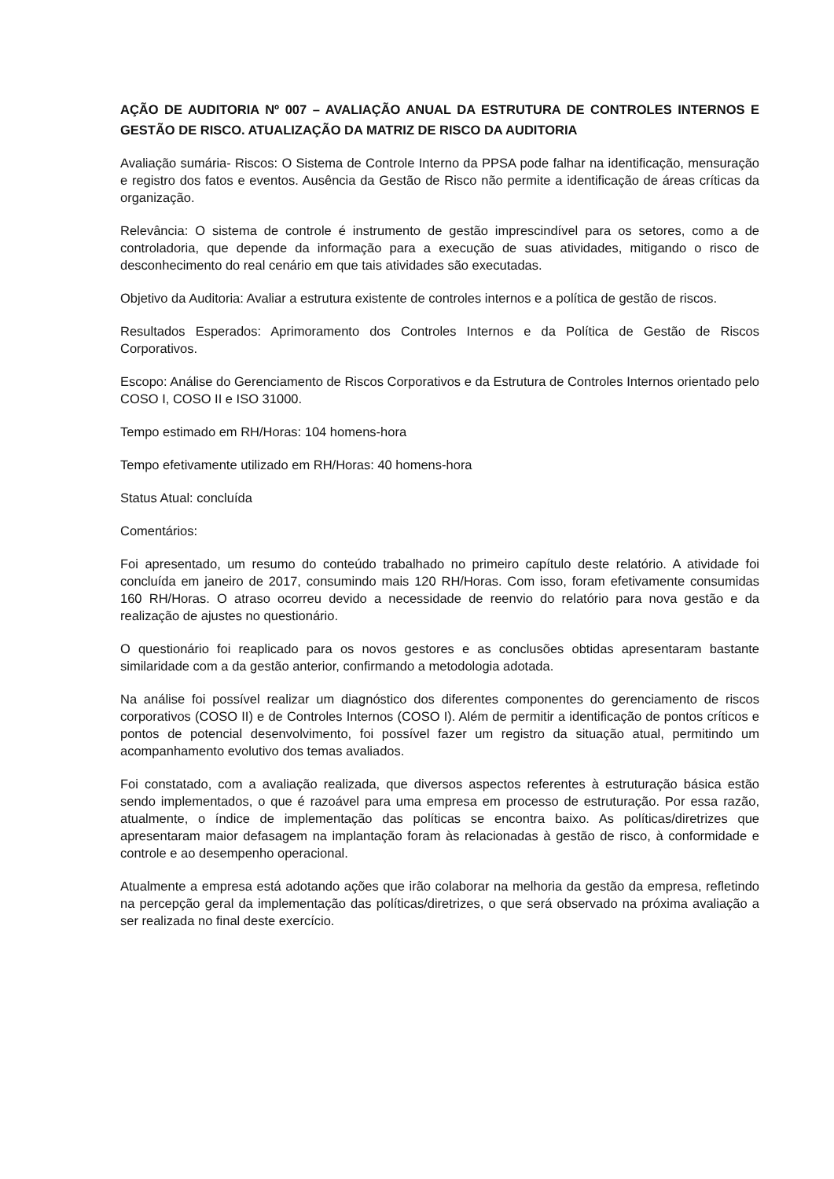AÇÃO DE AUDITORIA Nº 007 – AVALIAÇÃO ANUAL DA ESTRUTURA DE CONTROLES INTERNOS E GESTÃO DE RISCO. ATUALIZAÇÃO DA MATRIZ DE RISCO DA AUDITORIA
Avaliação sumária- Riscos: O Sistema de Controle Interno da PPSA pode falhar na identificação, mensuração e registro dos fatos e eventos. Ausência da Gestão de Risco não permite a identificação de áreas críticas da organização.
Relevância: O sistema de controle é instrumento de gestão imprescindível para os setores, como a de controladoria, que depende da informação para a execução de suas atividades, mitigando o risco de desconhecimento do real cenário em que tais atividades são executadas.
Objetivo da Auditoria: Avaliar a estrutura existente de controles internos e a política de gestão de riscos.
Resultados Esperados: Aprimoramento dos Controles Internos e da Política de Gestão de Riscos Corporativos.
Escopo: Análise do Gerenciamento de Riscos Corporativos e da Estrutura de Controles Internos orientado pelo COSO I, COSO II e ISO 31000.
Tempo estimado em RH/Horas: 104 homens-hora
Tempo efetivamente utilizado em RH/Horas: 40 homens-hora
Status Atual: concluída
Comentários:
Foi apresentado, um resumo do conteúdo trabalhado no primeiro capítulo deste relatório. A atividade foi concluída em janeiro de 2017, consumindo mais 120 RH/Horas. Com isso, foram efetivamente consumidas 160 RH/Horas. O atraso ocorreu devido a necessidade de reenvio do relatório para nova gestão e da realização de ajustes no questionário.
O questionário foi reaplicado para os novos gestores e as conclusões obtidas apresentaram bastante similaridade com a da gestão anterior, confirmando a metodologia adotada.
Na análise foi possível realizar um diagnóstico dos diferentes componentes do gerenciamento de riscos corporativos (COSO II) e de Controles Internos (COSO I). Além de permitir a identificação de pontos críticos e pontos de potencial desenvolvimento, foi possível fazer um registro da situação atual, permitindo um acompanhamento evolutivo dos temas avaliados.
Foi constatado, com a avaliação realizada, que diversos aspectos referentes à estruturação básica estão sendo implementados, o que é razoável para uma empresa em processo de estruturação. Por essa razão, atualmente, o índice de implementação das políticas se encontra baixo. As políticas/diretrizes que apresentaram maior defasagem na implantação foram às relacionadas à gestão de risco, à conformidade e controle e ao desempenho operacional.
Atualmente a empresa está adotando ações que irão colaborar na melhoria da gestão da empresa, refletindo na percepção geral da implementação das políticas/diretrizes, o que será observado na próxima avaliação a ser realizada no final deste exercício.